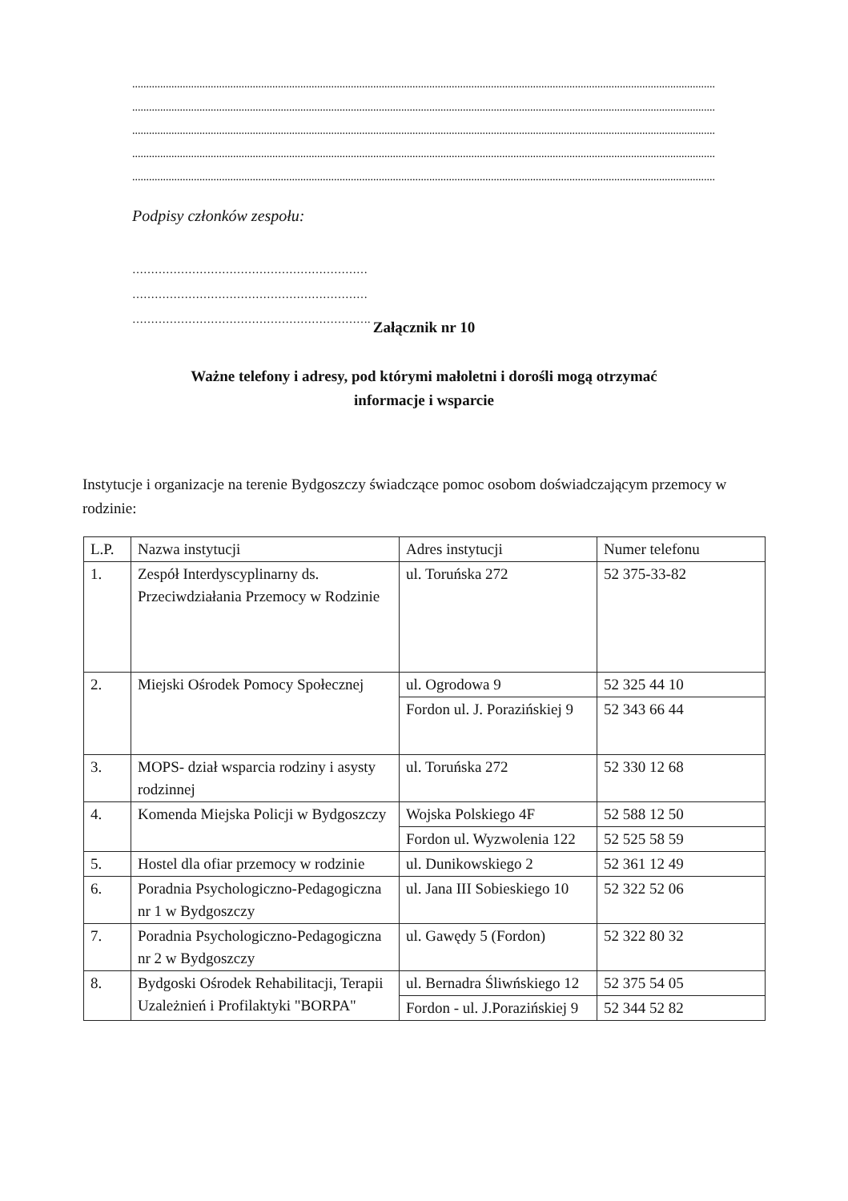................................................................................................................................................................................................................
................................................................................................................................................................................................................
................................................................................................................................................................................................................
................................................................................................................................................................................................................
................................................................................................................................................................................................................
Podpisy członków zespołu:
………………………………………………………
………………………………………………………
……………………………………………………….
Załącznik nr 10
Ważne telefony i adresy, pod którymi małoletni i dorośli mogą otrzymać
informacje i wsparcie
Instytucje i organizacje na terenie Bydgoszczy świadczące pomoc osobom doświadczającym przemocy w rodzinie:
| L.P. | Nazwa instytucji | Adres instytucji | Numer telefonu |
| 1. | Zespół Interdyscyplinarny ds. Przeciwdziałania Przemocy w Rodzinie | ul. Toruńska 272 | 52 375-33-82 |
| 2. | Miejski Ośrodek Pomocy Społecznej | ul. Ogrodowa 9 | 52 325 44 10 |
| | | Fordon ul. J. Porazińskiej 9 | 52 343 66 44 |
| 3. | MOPS- dział wsparcia rodziny i asysty rodzinnej | ul. Toruńska 272 | 52 330 12 68 |
| 4. | Komenda Miejska Policji w Bydgoszczy | Wojska Polskiego 4F | 52 588 12 50 |
| | | Fordon ul. Wyzwolenia 122 | 52 525 58 59 |
| 5. | Hostel dla ofiar przemocy w rodzinie | ul. Dunikowskiego 2 | 52 361 12 49 |
| 6. | Poradnia Psychologiczno-Pedagogiczna nr 1 w Bydgoszczy | ul. Jana III Sobieskiego 10 | 52 322 52 06 |
| 7. | Poradnia Psychologiczno-Pedagogiczna nr 2 w Bydgoszczy | ul. Gawędy 5 (Fordon) | 52 322 80 32 |
| 8. | Bydgoski Ośrodek Rehabilitacji, Terapii Uzależnień i Profilaktyki "BORPA" | ul. Bernadra Śliwńskiego 12 | 52 375 54 05 |
| | | Fordon - ul. J.Porazińskiej 9 | 52 344 52 82 |